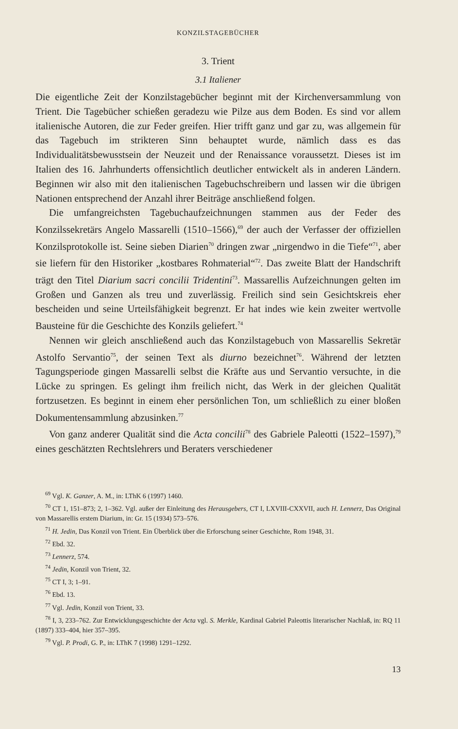KONZILSTAGEBÜCHER
3. Trient
3.1 Italiener
Die eigentliche Zeit der Konzilstagebücher beginnt mit der Kirchenversammlung von Trient. Die Tagebücher schießen geradezu wie Pilze aus dem Boden. Es sind vor allem italienische Autoren, die zur Feder greifen. Hier trifft ganz und gar zu, was allgemein für das Tagebuch im strikteren Sinn behauptet wurde, nämlich dass es das Individualitätsbewusstsein der Neuzeit und der Renaissance voraussetzt. Dieses ist im Italien des 16. Jahrhunderts offensichtlich deutlicher entwickelt als in anderen Ländern. Beginnen wir also mit den italienischen Tagebuchschreibern und lassen wir die übrigen Nationen entsprechend der Anzahl ihrer Beiträge anschließend folgen.
Die umfangreichsten Tagebuchaufzeichnungen stammen aus der Feder des Konzilssekretärs Angelo Massarelli (1510–1566),<sup>69</sup> der auch der Verfasser der offiziellen Konzilsprotokolle ist. Seine sieben Diarien<sup>70</sup> dringen zwar „nirgendwo in die Tiefe“<sup>71</sup>, aber sie liefern für den Historiker „kostbares Rohmaterial“<sup>72</sup>. Das zweite Blatt der Handschrift trägt den Titel Diarium sacri concilii Tridentini<sup>73</sup>. Massarellis Aufzeichnungen gelten im Großen und Ganzen als treu und zuverlässig. Freilich sind sein Gesichtskreis eher bescheiden und seine Urteilsfähigkeit begrenzt. Er hat indes wie kein zweiter wertvolle Bausteine für die Geschichte des Konzils geliefert.<sup>74</sup>
Nennen wir gleich anschließend auch das Konzilstagebuch von Massarellis Sekretär Astolfo Servantio<sup>75</sup>, der seinen Text als diurno bezeichnet<sup>76</sup>. Während der letzten Tagungsperiode gingen Massarelli selbst die Kräfte aus und Servantio versuchte, in die Lücke zu springen. Es gelingt ihm freilich nicht, das Werk in der gleichen Qualität fortzusetzen. Es beginnt in einem eher persönlichen Ton, um schließlich zu einer bloßen Dokumentensammlung abzusinken.<sup>77</sup>
Von ganz anderer Qualität sind die Acta concilii<sup>78</sup> des Gabriele Paleotti (1522–1597),<sup>79</sup> eines geschätzten Rechtslehrers und Beraters verschiedener
<sup>69</sup> Vgl. K. Ganzer, A. M., in: LThK 6 (1997) 1460.
<sup>70</sup> CT 1, 151–873; 2, 1–362. Vgl. außer der Einleitung des Herausgebers, CT I, LXVIII-CXXVII, auch H. Lennerz, Das Original von Massarellis erstem Diarium, in: Gr. 15 (1934) 573–576.
<sup>71</sup> H. Jedin, Das Konzil von Trient. Ein Überblick über die Erforschung seiner Geschichte, Rom 1948, 31.
<sup>72</sup> Ebd. 32.
<sup>73</sup> Lennerz, 574.
<sup>74</sup> Jedin, Konzil von Trient, 32.
<sup>75</sup> CT I, 3; 1–91.
<sup>76</sup> Ebd. 13.
<sup>77</sup> Vgl. Jedin, Konzil von Trient, 33.
<sup>78</sup> I, 3, 233–762. Zur Entwicklungsgeschichte der Acta vgl. S. Merkle, Kardinal Gabriel Paleottis literarischer Nachlaß, in: RQ 11 (1897) 333–404, hier 357–395.
<sup>79</sup> Vgl. P. Prodi, G. P., in: LThK 7 (1998) 1291–1292.
13